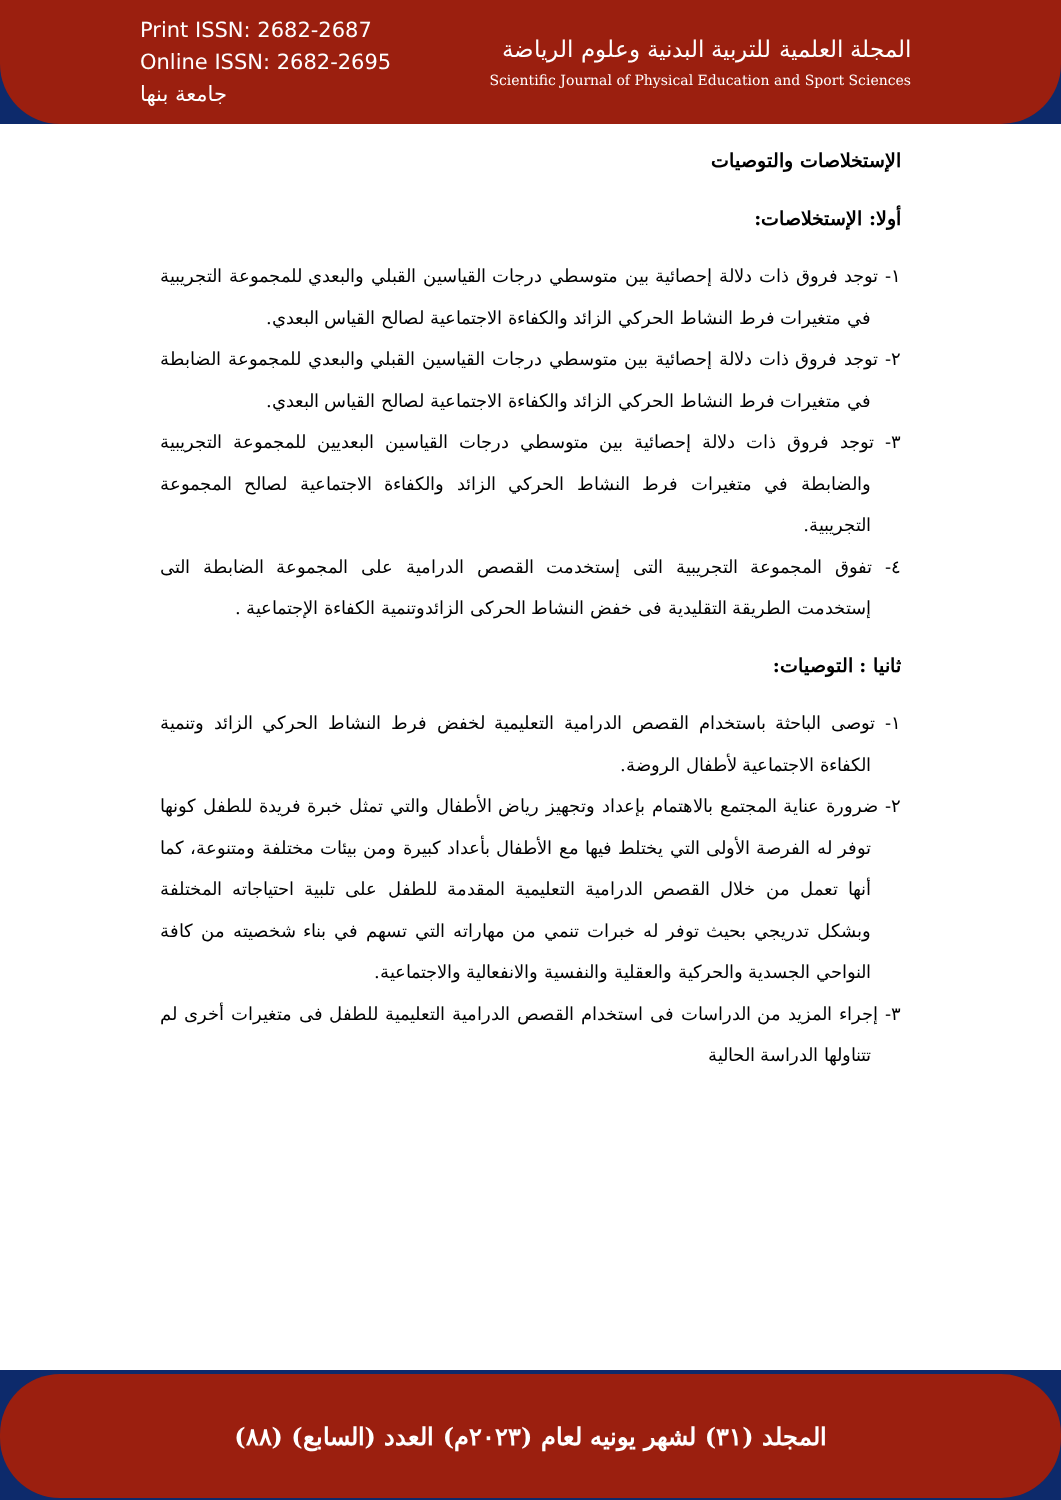Print ISSN: 2682-2687
Online ISSN: 2682-2695
جامعة بنها
المجلة العلمية للتربية البدنية وعلوم الرياضة
Scientific Journal of Physical Education and Sport Sciences
الإستخلاصات والتوصيات
أولا: الإستخلاصات:
١- توجد فروق ذات دلالة إحصائية بين متوسطي درجات القياسين القبلي والبعدي للمجموعة التجريبية في متغيرات فرط النشاط الحركي الزائد والكفاءة الاجتماعية لصالح القياس البعدي.
٢- توجد فروق ذات دلالة إحصائية بين متوسطي درجات القياسين القبلي والبعدي للمجموعة الضابطة في متغيرات فرط النشاط الحركي الزائد والكفاءة الاجتماعية لصالح القياس البعدي.
٣- توجد فروق ذات دلالة إحصائية بين متوسطي درجات القياسين البعديين للمجموعة التجريبية والضابطة في متغيرات فرط النشاط الحركي الزائد والكفاءة الاجتماعية لصالح المجموعة التجريبية.
٤- تفوق المجموعة التجريبية التى إستخدمت القصص الدرامية على المجموعة الضابطة التى إستخدمت الطريقة التقليدية فى خفض النشاط الحركى الزائدوتنمية الكفاءة الإجتماعية .
ثانيا : التوصيات:
١- توصى الباحثة باستخدام القصص الدرامية التعليمية لخفض فرط النشاط الحركي الزائد وتنمية الكفاءة الاجتماعية لأطفال الروضة.
٢- ضرورة عناية المجتمع بالاهتمام بإعداد وتجهيز رياض الأطفال والتي تمثل خبرة فريدة للطفل كونها توفر له الفرصة الأولى التي يختلط فيها مع الأطفال بأعداد كبيرة ومن بيئات مختلفة ومتنوعة، كما أنها تعمل من خلال القصص الدرامية التعليمية المقدمة للطفل على تلبية احتياجاته المختلفة وبشكل تدريجي بحيث توفر له خبرات تنمي من مهاراته التي تسهم في بناء شخصيته من كافة النواحي الجسدية والحركية والعقلية والنفسية والانفعالية والاجتماعية.
٣- إجراء المزيد من الدراسات فى استخدام القصص الدرامية التعليمية للطفل فى متغيرات أخرى لم تتناولها الدراسة الحالية
المجلد (٣١) لشهر يونيه لعام (٢٠٢٣م) العدد (السابع) (٨٨)